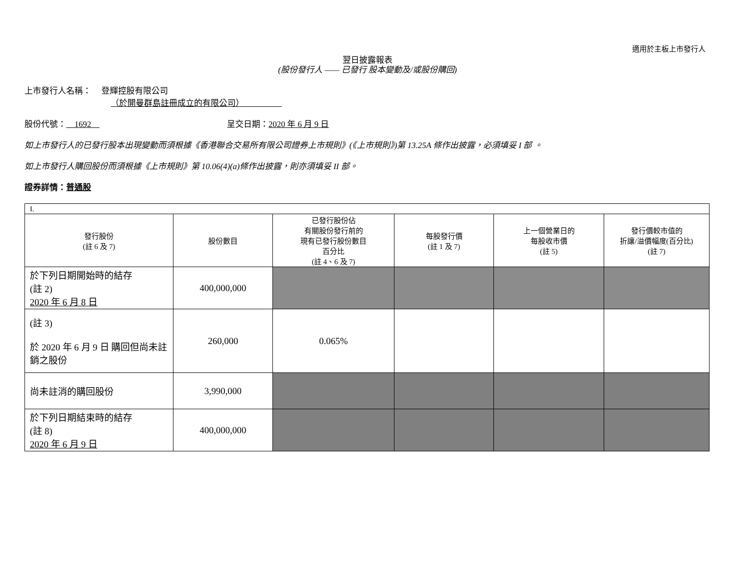適用於主板上市發行人
翌日披露報表
(股份發行人 —— 已發行 股本變動及/或股份購回)
上市發行人名稱：　 登輝控股有限公司
（於開曼群島註冊成立的有限公司）　　　　　
股份代號：　1692　呈交日期：2020 年 6 月 9 日
如上市發行人的已發行股本出現變動而須根據《香港聯合交易所有限公司證券上市規則》(《上市規則》)第 13.25A 條作出披露，必須填妥 I 部 。
如上市發行人購回股份而須根據《上市規則》第 10.06(4)(a)條作出披露，則亦須填妥 II 部。
證券詳情：普通股
| I. | | | | | |
| 發行股份 (註 6 及 7) | 股份數目 | 已發行股份佔 有關股份發行前的 現有已發行股份數目 百分比 (註 4、6 及 7) | 每股發行價 (註 1 及 7) | 上一個營業日的 每股收市價 (註 5) | 發行價較市值的 折讓/溢價幅度(百分比) (註 7) |
| 於下列日期開始時的結存 (註 2) 2020 年 6 月 8 日 | 400,000,000 | | | | |
| (註 3) 於 2020 年 6 月 9 日 購回但尚未註銷之股份 | 260,000 | 0.065% | | | |
| 尚未註消的購回股份 | 3,990,000 | | | | |
| 於下列日期結束時的結存 (註 8) 2020 年 6 月 9 日 | 400,000,000 | | | | |